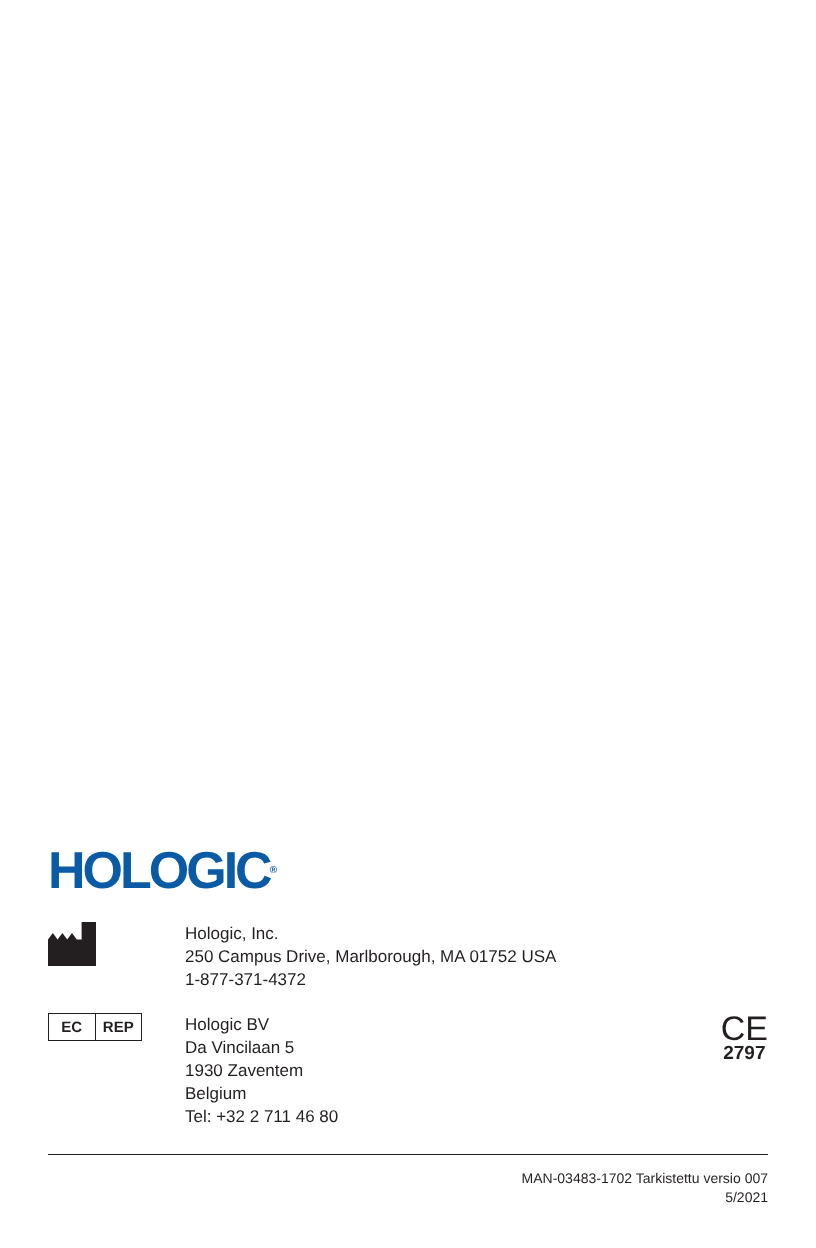HOLOGIC<sup>®</sup>
Hologic, Inc.
250 Campus Drive, Marlborough, MA 01752 USA
1-877-371-4372
EC REP
Hologic BV
Da Vincilaan 5
1930 Zaventem
Belgium
Tel: +32 2 711 46 80
CE
2797
MAN-03483-1702 Tarkistettu versio 007
5/2021